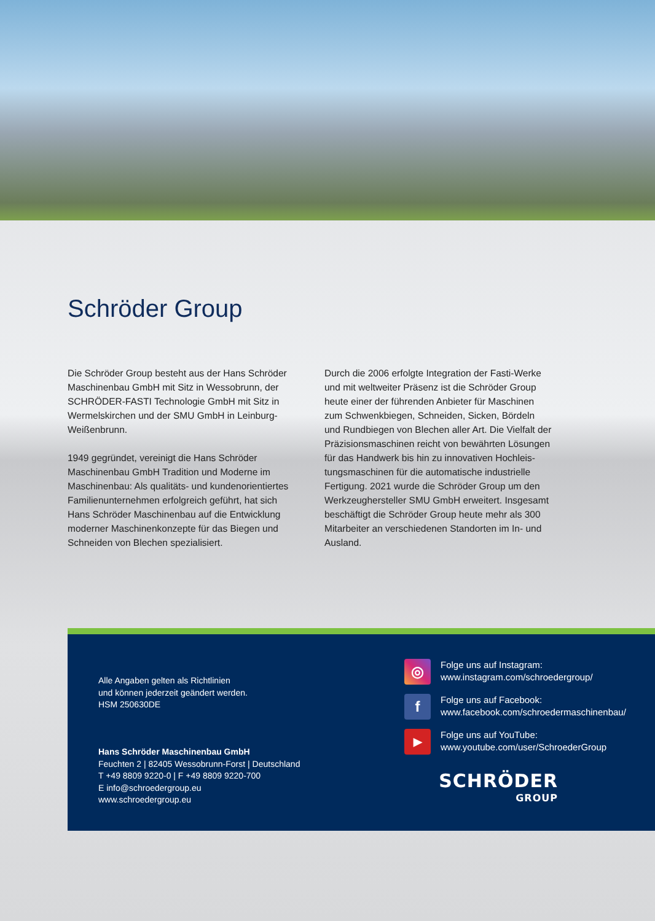Schröder Group
Die Schröder Group besteht aus der Hans Schröder Maschinenbau GmbH mit Sitz in Wessobrunn, der SCHRÖDER-FASTI Technologie GmbH mit Sitz in Wermelskirchen und der SMU GmbH in Leinburg-Weißenbrunn.
1949 gegründet, vereinigt die Hans Schröder Maschinenbau GmbH Tradition und Moderne im Maschinenbau: Als qualitäts- und kundenorientiertes Familienunternehmen erfolgreich geführt, hat sich Hans Schröder Maschinenbau auf die Entwicklung moderner Maschinenkonzepte für das Biegen und Schneiden von Blechen spezialisiert.
Durch die 2006 erfolgte Integration der Fasti-Werke und mit weltweiter Präsenz ist die Schröder Group heute einer der führenden Anbieter für Maschinen zum Schwenkbiegen, Schneiden, Sicken, Bördeln und Rundbiegen von Blechen aller Art. Die Vielfalt der Präzisionsmaschinen reicht von bewährten Lösungen für das Handwerk bis hin zu innovativen Hochleis-tungsmaschinen für die automatische industrielle Fertigung. 2021 wurde die Schröder Group um den Werkzeughersteller SMU GmbH erweitert. Insgesamt beschäftigt die Schröder Group heute mehr als 300 Mitarbeiter an verschiedenen Standorten im In- und Ausland.
Alle Angaben gelten als Richtlinien
und können jederzeit geändert werden.
HSM 250630DE
Hans Schröder Maschinenbau GmbH
Feuchten 2 | 82405 Wessobrunn-Forst | Deutschland
T +49 8809 9220-0 | F +49 8809 9220-700
E info@schroedergroup.eu
www.schroedergroup.eu
◎
Folge uns auf Instagram:
www.instagram.com/schroedergroup/
f
Folge uns auf Facebook:
www.facebook.com/schroedermaschinenbau/
▶
Folge uns auf YouTube:
www.youtube.com/user/SchroederGroup
SCHRÖDER
GROUP